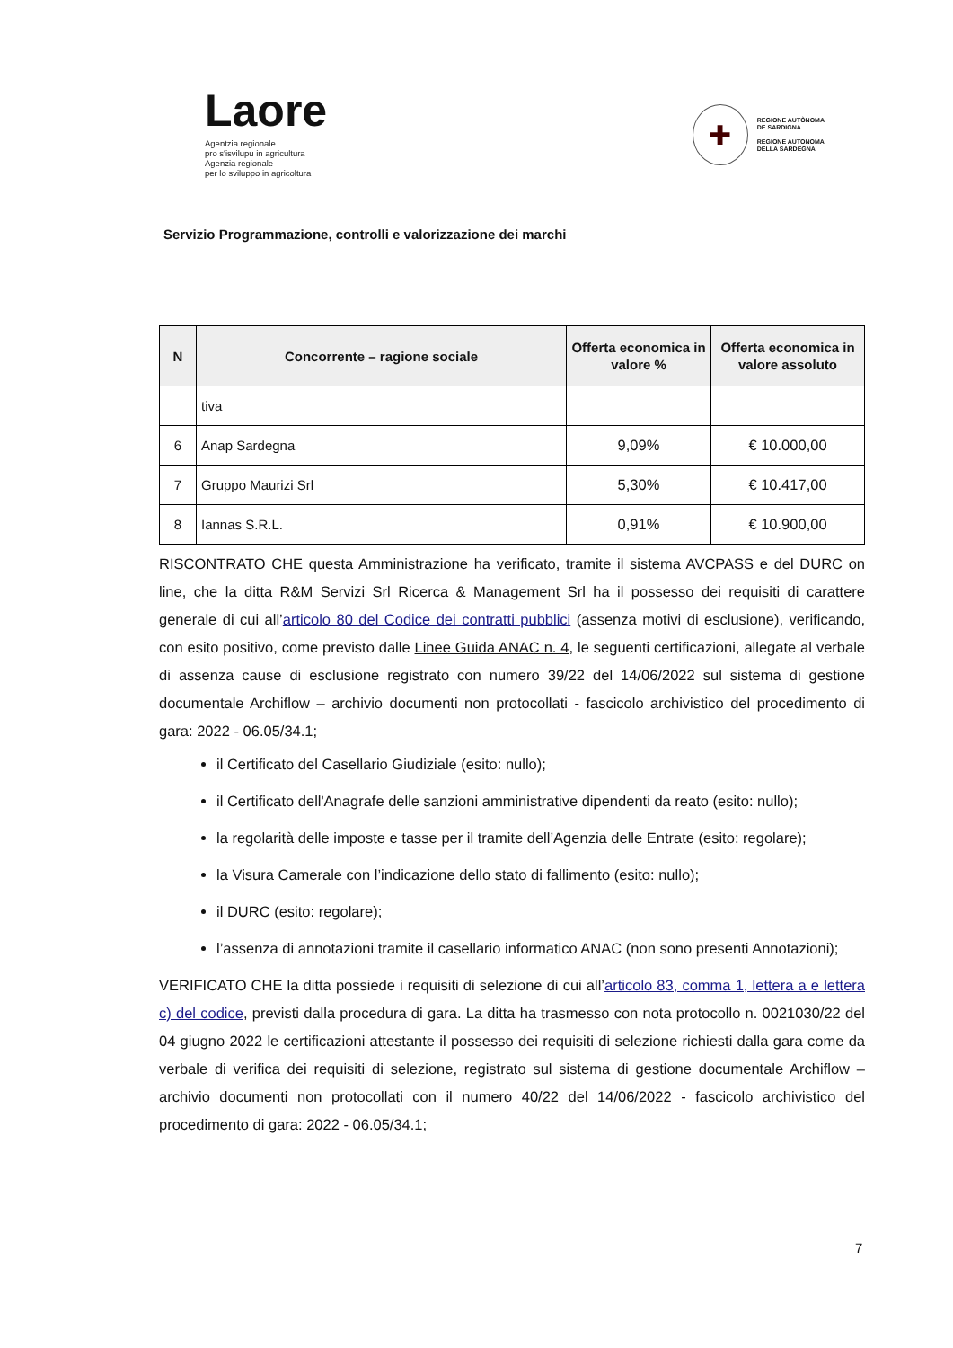Laore
Agentzia regionale
pro s'isvilupu in agricultura
Agenzia regionale
per lo sviluppo in agricoltura
✚
REGIONE AUTÒNOMA
DE SARDIGNA
REGIONE AUTONOMA
DELLA SARDEGNA
Servizio Programmazione, controlli e valorizzazione dei marchi
| N | Concorrente – ragione sociale | Offerta economica in valore % | Offerta economica in valore assoluto |
| --- | --- | --- | --- |
| | tiva | | |
| 6 | Anap Sardegna | 9,09% | € 10.000,00 |
| 7 | Gruppo Maurizi Srl | 5,30% | € 10.417,00 |
| 8 | Iannas S.R.L. | 0,91% | € 10.900,00 |
RISCONTRATO CHE questa Amministrazione ha verificato, tramite il sistema AVCPASS e del DURC on line, che la ditta R&M Servizi Srl Ricerca & Management Srl ha il possesso dei requisiti di carattere generale di cui all’articolo 80 del Codice dei contratti pubblici (assenza motivi di esclusione), verificando, con esito positivo, come previsto dalle Linee Guida ANAC n. 4, le seguenti certificazioni, allegate al verbale di assenza cause di esclusione registrato con numero 39/22 del 14/06/2022 sul sistema di gestione documentale Archiflow – archivio documenti non protocollati - fascicolo archivistico del procedimento di gara: 2022 - 06.05/34.1;
il Certificato del Casellario Giudiziale (esito: nullo);
il Certificato dell'Anagrafe delle sanzioni amministrative dipendenti da reato (esito: nullo);
la regolarità delle imposte e tasse per il tramite dell’Agenzia delle Entrate (esito: regolare);
la Visura Camerale con l’indicazione dello stato di fallimento (esito: nullo);
il DURC (esito: regolare);
l’assenza di annotazioni tramite il casellario informatico ANAC (non sono presenti Annotazioni);
VERIFICATO CHE la ditta possiede i requisiti di selezione di cui all’articolo 83, comma 1, lettera a e lettera c) del codice, previsti dalla procedura di gara. La ditta ha trasmesso con nota protocollo n. 0021030/22 del 04 giugno 2022 le certificazioni attestante il possesso dei requisiti di selezione richiesti dalla gara come da verbale di verifica dei requisiti di selezione, registrato sul sistema di gestione documentale Archiflow – archivio documenti non protocollati con il numero 40/22 del 14/06/2022 - fascicolo archivistico del procedimento di gara: 2022 - 06.05/34.1;
7